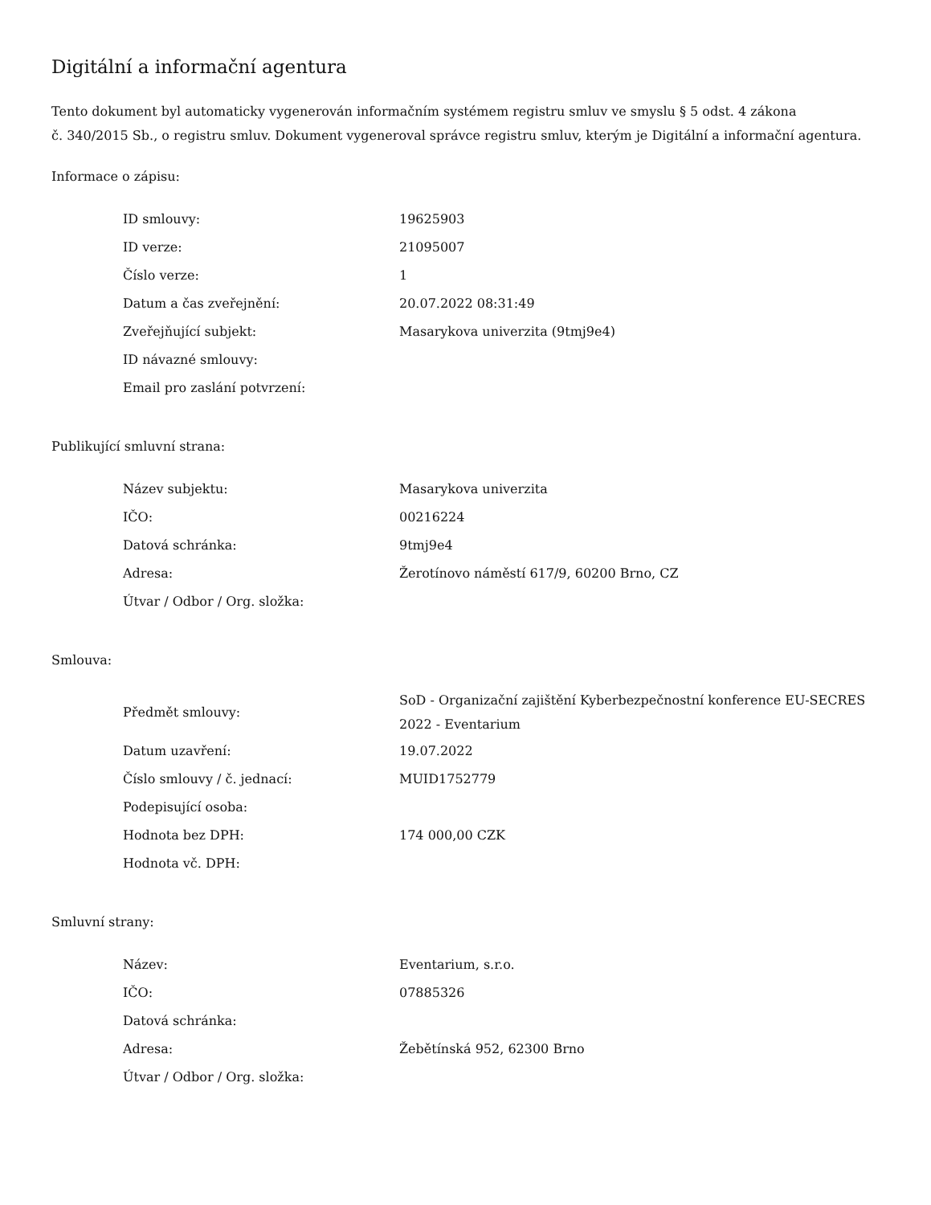Digitální a informační agentura
Tento dokument byl automaticky vygenerován informačním systémem registru smluv ve smyslu § 5 odst. 4 zákona
č. 340/2015 Sb., o registru smluv. Dokument vygeneroval správce registru smluv, kterým je Digitální a informační agentura.
Informace o zápisu:
| ID smlouvy: | 19625903 |
| ID verze: | 21095007 |
| Číslo verze: | 1 |
| Datum a čas zveřejnění: | 20.07.2022 08:31:49 |
| Zveřejňující subjekt: | Masarykova univerzita (9tmj9e4) |
| ID návazné smlouvy: | |
| Email pro zaslání potvrzení: | |
Publikující smluvní strana:
| Název subjektu: | Masarykova univerzita |
| IČO: | 00216224 |
| Datová schránka: | 9tmj9e4 |
| Adresa: | Žerotínovo náměstí 617/9, 60200 Brno, CZ |
| Útvar / Odbor / Org. složka: | |
Smlouva:
| Předmět smlouvy: | SoD - Organizační zajištění Kyberbezpečnostní konference EU-SECRES 2022 - Eventarium |
| Datum uzavření: | 19.07.2022 |
| Číslo smlouvy / č. jednací: | MUID1752779 |
| Podepisující osoba: | |
| Hodnota bez DPH: | 174 000,00 CZK |
| Hodnota vč. DPH: | |
Smluvní strany:
| Název: | Eventarium, s.r.o. |
| IČO: | 07885326 |
| Datová schránka: | |
| Adresa: | Žebětínská 952, 62300 Brno |
| Útvar / Odbor / Org. složka: | |